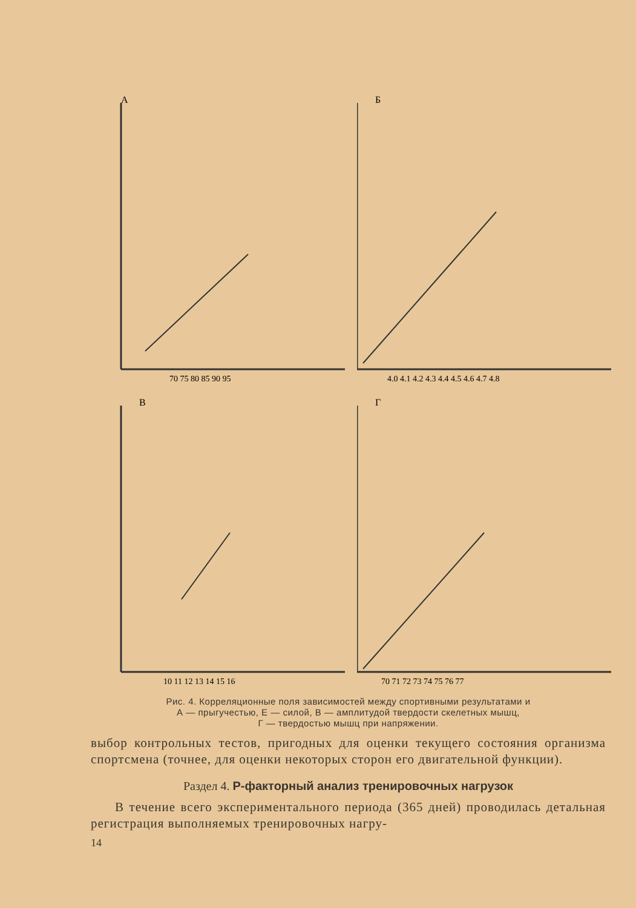А
70 75 80 85 90 95
Б
4.0 4.1 4.2 4.3 4.4 4.5 4.6 4.7 4.8
В
10 11 12 13 14 15 16
Г
70 71 72 73 74 75 76 77
Рис. 4. Корреляционные поля зависимостей между спортивными результатами и
А — прыгучестью, Е — силой, В — амплитудой твердости скелетных мышц,
Г — твердостью мышц при напряжении.
выбор контрольных тестов, пригодных для оценки текущего состояния организма спортсмена (точнее, для оценки некоторых сторон его двигательной функции).
Раздел 4. Р-факторный анализ тренировочных нагрузок
В течение всего экспериментального периода (365 дней) проводилась детальная регистрация выполняемых тренировочных нагру-
14